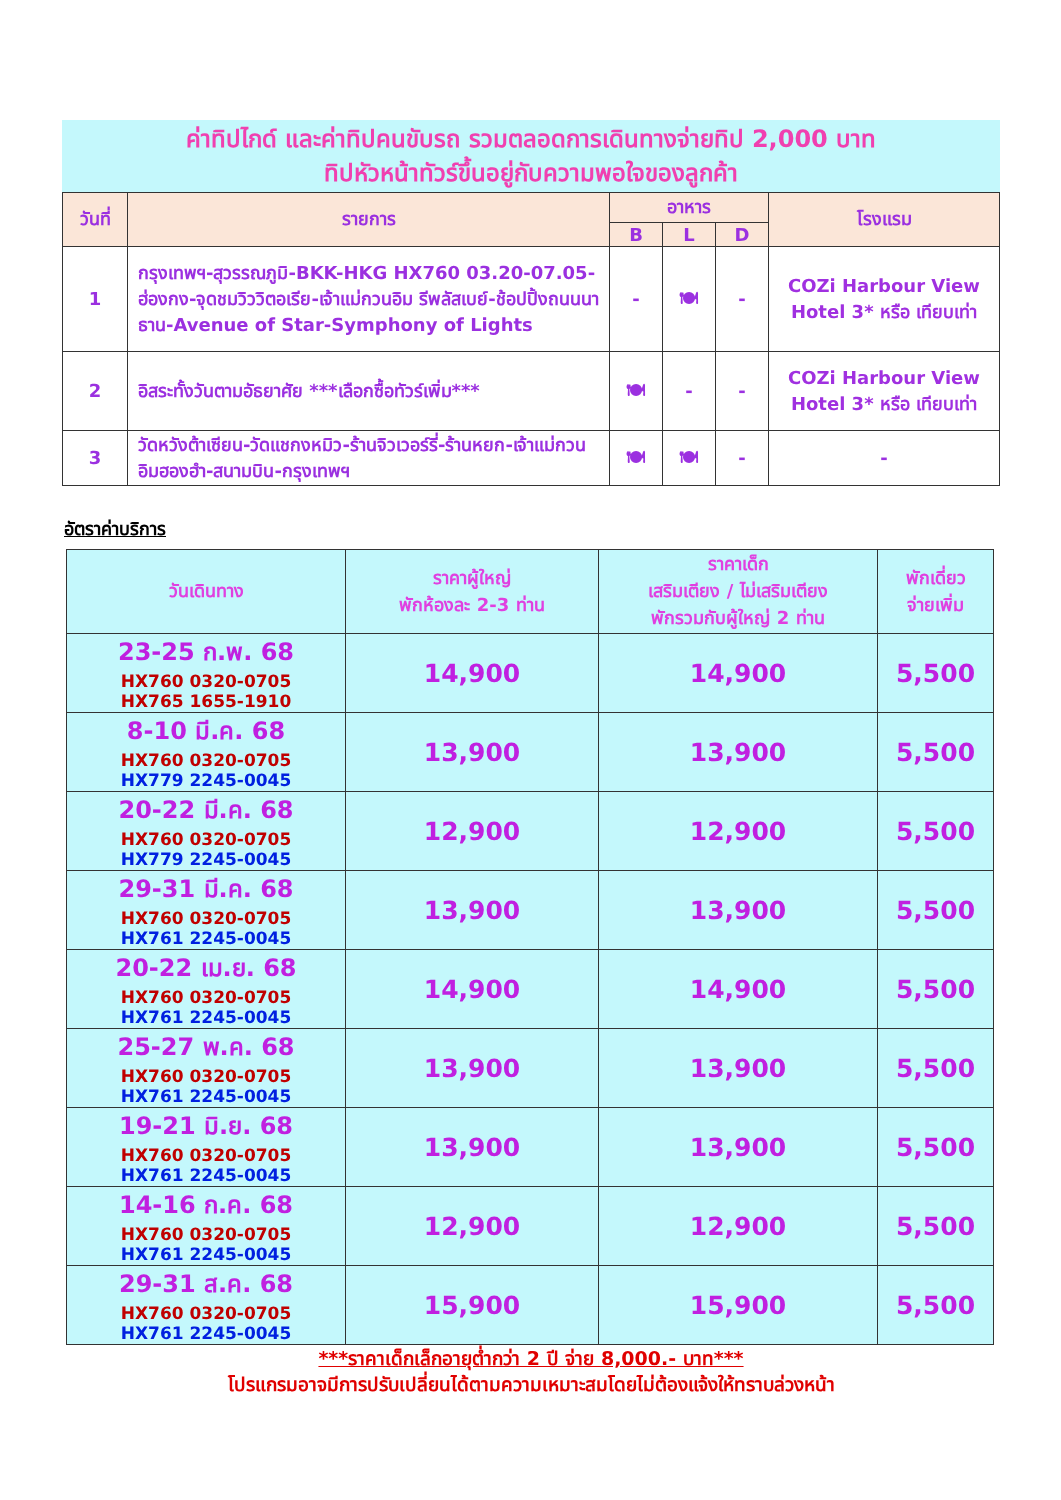ค่าทิปไกด์ และค่าทิปคนขับรถ รวมตลอดการเดินทางจ่ายทิป 2,000 บาท
ทิปหัวหน้าทัวร์ขึ้นอยู่กับความพอใจของลูกค้า
| วันที่ | รายการ | อาหาร | | | โรงแรม |
| --- | --- | --- | --- | --- | --- |
| | | B | L | D | |
| 1 | กรุงเทพฯ-สุวรรณภูมิ-BKK-HKG HX760 03.20-07.05-ฮ่องกง-จุดชมวิววิตอเรีย-เจ้าแม่กวนอิม รีพลัสเบย์-ช้อปปิ้งถนนนาธาน-Avenue of Star-Symphony of Lights | - | 🍽 | - | COZi Harbour View Hotel 3* หรือ เทียบเท่า |
| 2 | อิสระทั้งวันตามอัธยาศัย ***เลือกซื้อทัวร์เพิ่ม*** | 🍽 | - | - | COZi Harbour View Hotel 3* หรือ เทียบเท่า |
| 3 | วัดหวังต้าเซียน-วัดแชกงหมิว-ร้านจิวเวอร์รี่-ร้านหยก-เจ้าแม่กวนอิมฮองฮำ-สนามบิน-กรุงเทพฯ | 🍽 | 🍽 | - | - |
อัตราค่าบริการ
| วันเดินทาง | ราคาผู้ใหญ่ พักห้องละ 2-3 ท่าน | ราคาเด็ก เสริมเตียง / ไม่เสริมเตียง พักรวมกับผู้ใหญ่ 2 ท่าน | พักเดี่ยว จ่ายเพิ่ม |
| --- | --- | --- | --- |
| 23-25 ก.พ. 68 HX760 0320-0705 HX765 1655-1910 | 14,900 | 14,900 | 5,500 |
| 8-10 มี.ค. 68 HX760 0320-0705 HX779 2245-0045 | 13,900 | 13,900 | 5,500 |
| 20-22 มี.ค. 68 HX760 0320-0705 HX779 2245-0045 | 12,900 | 12,900 | 5,500 |
| 29-31 มี.ค. 68 HX760 0320-0705 HX761 2245-0045 | 13,900 | 13,900 | 5,500 |
| 20-22 เม.ย. 68 HX760 0320-0705 HX761 2245-0045 | 14,900 | 14,900 | 5,500 |
| 25-27 พ.ค. 68 HX760 0320-0705 HX761 2245-0045 | 13,900 | 13,900 | 5,500 |
| 19-21 มิ.ย. 68 HX760 0320-0705 HX761 2245-0045 | 13,900 | 13,900 | 5,500 |
| 14-16 ก.ค. 68 HX760 0320-0705 HX761 2245-0045 | 12,900 | 12,900 | 5,500 |
| 29-31 ส.ค. 68 HX760 0320-0705 HX761 2245-0045 | 15,900 | 15,900 | 5,500 |
***ราคาเด็กเล็กอายุต่ำกว่า 2 ปี จ่าย 8,000.- บาท***
โปรแกรมอาจมีการปรับเปลี่ยนได้ตามความเหมาะสมโดยไม่ต้องแจ้งให้ทราบล่วงหน้า